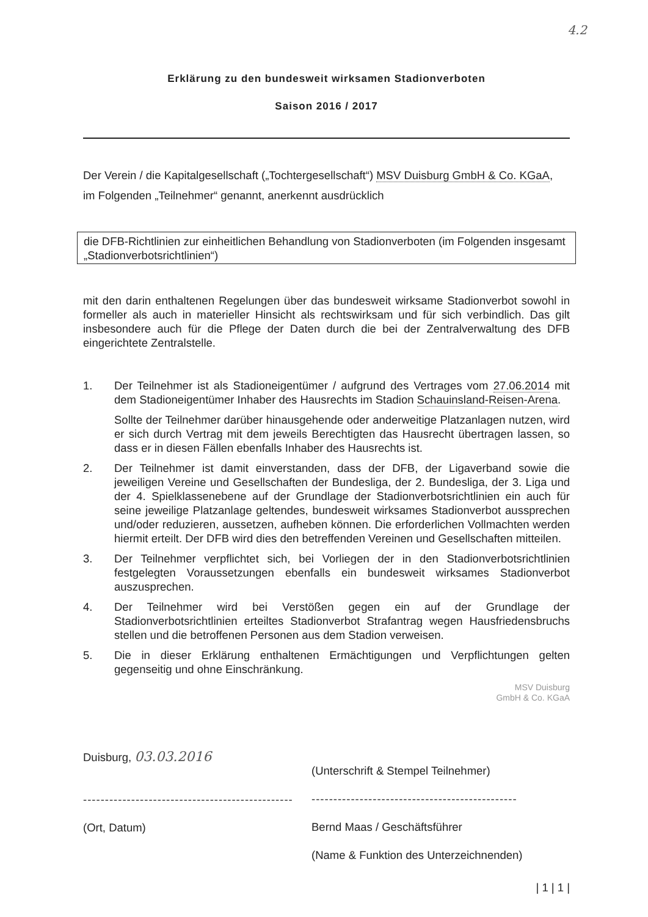4.2
Erklärung zu den bundesweit wirksamen Stadionverboten
Saison 2016 / 2017
Der Verein / die Kapitalgesellschaft („Tochtergesellschaft“) MSV Duisburg GmbH & Co. KGaA,
im Folgenden „Teilnehmer“ genannt, anerkennt ausdrücklich
die DFB-Richtlinien zur einheitlichen Behandlung von Stadionverboten (im Folgenden insgesamt „Stadionverbotsrichtlinien“)
mit den darin enthaltenen Regelungen über das bundesweit wirksame Stadionverbot sowohl in formeller als auch in materieller Hinsicht als rechtswirksam und für sich verbindlich. Das gilt insbesondere auch für die Pflege der Daten durch die bei der Zentralverwaltung des DFB eingerichtete Zentralstelle.
1. Der Teilnehmer ist als Stadioneigentümer / aufgrund des Vertrages vom 27.06.2014 mit dem Stadioneigentümer Inhaber des Hausrechts im Stadion Schauinsland-Reisen-Arena.
Sollte der Teilnehmer darüber hinausgehende oder anderweitige Platzanlagen nutzen, wird er sich durch Vertrag mit dem jeweils Berechtigten das Hausrecht übertragen lassen, so dass er in diesen Fällen ebenfalls Inhaber des Hausrechts ist.
2. Der Teilnehmer ist damit einverstanden, dass der DFB, der Ligaverband sowie die jeweiligen Vereine und Gesellschaften der Bundesliga, der 2. Bundesliga, der 3. Liga und der 4. Spielklassenebene auf der Grundlage der Stadionverbotsrichtlinien ein auch für seine jeweilige Platzanlage geltendes, bundesweit wirksames Stadionverbot aussprechen und/oder reduzieren, aussetzen, aufheben können. Die erforderlichen Vollmachten werden hiermit erteilt. Der DFB wird dies den betreffenden Vereinen und Gesellschaften mitteilen.
3. Der Teilnehmer verpflichtet sich, bei Vorliegen der in den Stadionverbotsrichtlinien festgelegten Voraussetzungen ebenfalls ein bundesweit wirksames Stadionverbot auszusprechen.
4. Der Teilnehmer wird bei Verstößen gegen ein auf der Grundlage der Stadionverbotsrichtlinien erteiltes Stadionverbot Strafantrag wegen Hausfriedensbruchs stellen und die betroffenen Personen aus dem Stadion verweisen.
5. Die in dieser Erklärung enthaltenen Ermächtigungen und Verpflichtungen gelten gegenseitig und ohne Einschränkung.
MSV Duisburg
GmbH & Co. KGaA
Duisburg, 03.03.2016
------------------------------------------------
(Ort, Datum)
(Unterschrift & Stempel Teilnehmer)
-----------------------------------------------
Bernd Maas / Geschäftsführer
(Name & Funktion des Unterzeichnenden)
| 1 | 1 |